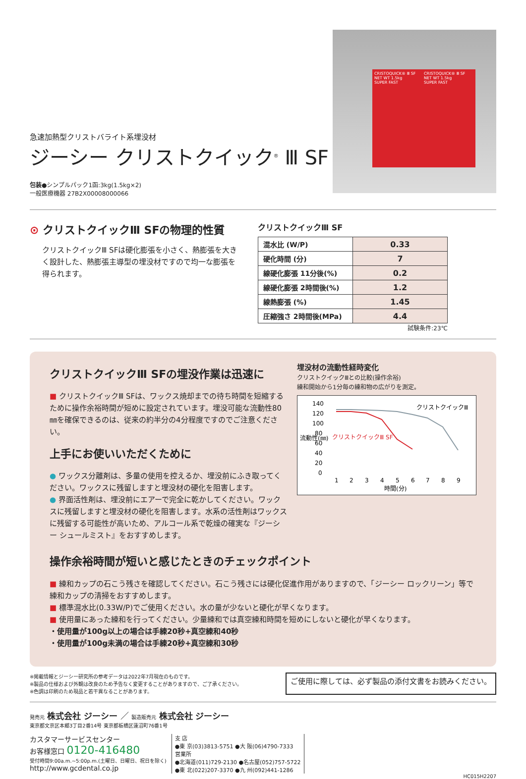急速加熱型クリストバライト系埋没材
ジーシー クリストクイック<sup>®</sup> Ⅲ SF
包装●シンプルパック1函:3kg(1.5kg×2)
一般医療機器 27B2X00008000066
CRISTOQUICK® Ⅲ SF
NET WT 1.5kg
SUPER FAST
CRISTOQUICK® Ⅲ SF
NET WT 1.5kg
SUPER FAST
⊙ クリストクイックⅢ SFの物理的性質
クリストクイックⅢ SFは硬化膨張を小さく、熱膨張を大きく設計した、熱膨張主導型の埋没材ですので均一な膨張を得られます。
クリストクイックⅢ SF
| 混水比 (W/P) | 0.33 |
| 硬化時間 (分) | 7 |
| 線硬化膨張 11分後(%) | 0.2 |
| 線硬化膨張 2時間後(%) | 1.2 |
| 線熱膨張 (%) | 1.45 |
| 圧縮強さ 2時間後(MPa) | 4.4 |
試験条件:23℃
クリストクイックⅢ SFの埋没作業は迅速に
■ クリストクイックⅢ SFは、ワックス焼却までの待ち時間を短縮するために操作余裕時間が短めに設定されています。埋没可能な流動性80㎜を確保できるのは、従来の約半分の4分程度ですのでご注意ください。
上手にお使いいただくために
● ワックス分離剤は、多量の使用を控えるか、埋没前にふき取ってください。ワックスに残留しますと埋没材の硬化を阻害します。
● 界面活性剤は、埋没前にエアーで完全に乾かしてください。ワックスに残留しますと埋没材の硬化を阻害します。水系の活性剤はワックスに残留する可能性が高いため、アルコール系で乾燥の確実な『ジーシー シュールミスト』をおすすめします。
埋没材の流動性経時変化
クリストクイックⅢとの比較(操作余裕)
練和開始から1分毎の練和物の広がりを測定。
140
120
100
80
60
40
20
0
クリストクイックⅢ
クリストクイックⅢ SF
1
2
3
4
5
6
7
8
9
時間(分)
流動性(㎜)
操作余裕時間が短いと感じたときのチェックポイント
■ 練和カップの石こう残さを確認してください。石こう残さには硬化促進作用がありますので、「ジーシー ロックリーン」等で練和カップの清掃をおすすめします。
■ 標準混水比(0.33W/P)でご使用ください。水の量が少ないと硬化が早くなります。
■ 使用量にあった練和を行ってください。少量練和では真空練和時間を短めにしないと硬化が早くなります。
・使用量が100g以上の場合は手練20秒+真空練和40秒
・使用量が100g未満の場合は手練20秒+真空練和30秒
※掲載情報とジーシー研究所の参考データは2022年7月現在のものです。
※製品の仕様および外観は改良のため予告なく変更することがありますので、ご了承ください。
※色調は印刷のため現品と若干異なることがあります。
ご使用に際しては、必ず製品の添付文書をお読みください。
発売元 株式会社 ジーシー ／ 製造販売元 株式会社 ジーシー
東京都文京区本郷3丁目2番14号 東京都板橋区蓮沼町76番1号
カスタマーサービスセンター
お客様窓口 0120-416480
受付時間9:00a.m.~5:00p.m.(土曜日、日曜日、祝日を除く)
http://www.gcdental.co.jp
支 店
●東 京(03)3813-5751 ●大 阪(06)4790-7333
営業所
●北海道(011)729-2130 ●名古屋(052)757-5722
●東 北(022)207-3370 ●九 州(092)441-1286
HC015H2207